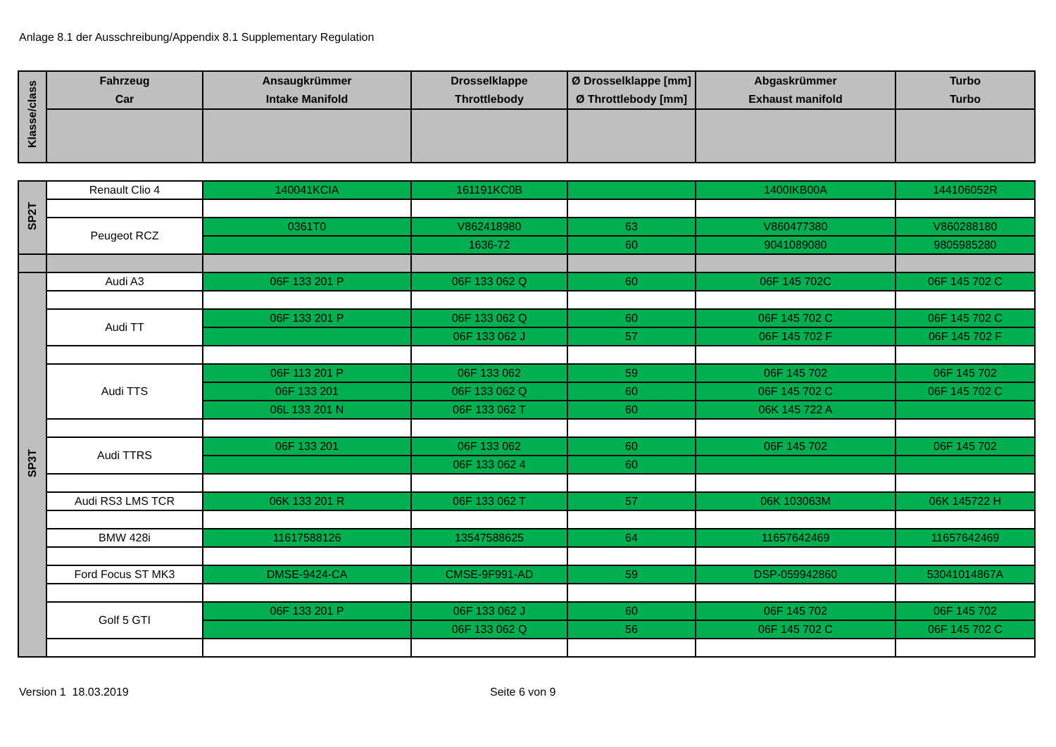Anlage 8.1 der Ausschreibung/Appendix 8.1 Supplementary Regulation
| Klasse/class | Fahrzeug Car | Ansaugkrümmer Intake Manifold | Drosselklappe Throttlebody | Ø Drosselklappe [mm] Ø Throttlebody [mm] | Abgaskrümmer Exhaust manifold | Turbo Turbo |
| --- | --- | --- | --- | --- | --- | --- |
| SP2T | Renault Clio 4 | 140041KCIA | 161191KC0B | | 1400IKB00A | 144106052R |
| | Peugeot RCZ | 0361T0 | V862418980 | 63 | V860477380 | V860288180 |
| | | | 1636-72 | 60 | 9041089080 | 9805985280 |
| SP3T | Audi A3 | 06F 133 201 P | 06F 133 062 Q | 60 | 06F 145 702C | 06F 145 702 C |
| | Audi TT | 06F 133 201 P | 06F 133 062 Q | 60 | 06F 145 702 C | 06F 145 702 C |
| | | | 06F 133 062 J | 57 | 06F 145 702 F | 06F 145 702 F |
| | Audi TTS | 06F 113 201 P | 06F 133 062 | 59 | 06F 145 702 | 06F 145 702 |
| | | 06F 133 201 | 06F 133 062 Q | 60 | 06F 145 702 C | 06F 145 702 C |
| | | 06L 133 201 N | 06F 133 062 T | 60 | 06K 145 722 A | |
| | Audi TTRS | 06F 133 201 | 06F 133 062 | 60 | 06F 145 702 | 06F 145 702 |
| | | | 06F 133 062 4 | 60 | | |
| | Audi RS3 LMS TCR | 06K 133 201 R | 06F 133 062 T | 57 | 06K 103063M | 06K 145722 H |
| | BMW 428i | 11617588126 | 13547588625 | 64 | 11657642469 | 11657642469 |
| | Ford Focus ST MK3 | DMSE-9424-CA | CMSE-9F991-AD | 59 | DSP-059942860 | 53041014867A |
| | Golf 5 GTI | 06F 133 201 P | 06F 133 062 J | 60 | 06F 145 702 | 06F 145 702 |
| | | | 06F 133 062 Q | 56 | 06F 145 702 C | 06F 145 702 C |
Version 1 18.03.2019 Seite 6 von 9